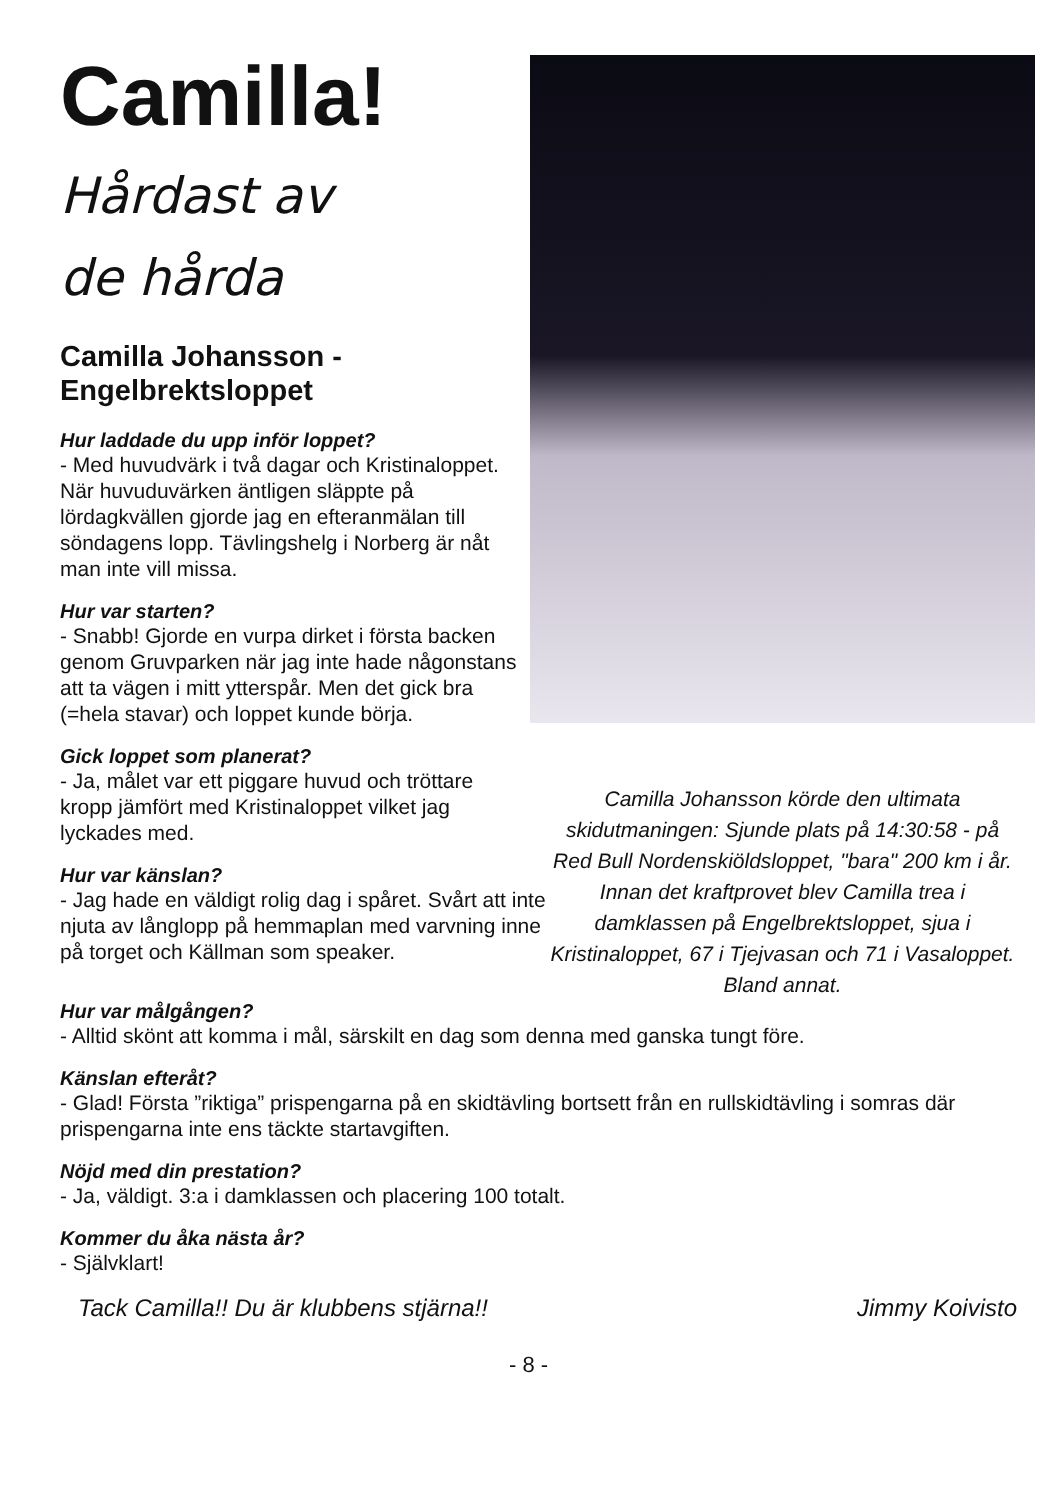Camilla!
Hårdast av
de hårda
Camilla Johansson -
Engelbrektsloppet
Hur laddade du upp inför loppet?
- Med huvudvärk i två dagar och Kristinaloppet. När huvuduvärken äntligen släppte på lördagkvällen gjorde jag en efteranmälan till söndagens lopp. Tävlingshelg i Norberg är nåt man inte vill missa.
Hur var starten?
- Snabb! Gjorde en vurpa dirket i första backen genom Gruvparken när jag inte hade någonstans att ta vägen i mitt ytterspår. Men det gick bra (=hela stavar) och loppet kunde börja.
Gick loppet som planerat?
- Ja, målet var ett piggare huvud och tröttare kropp jämfört med Kristinaloppet vilket jag lyckades med.
Hur var känslan?
- Jag hade en väldigt rolig dag i spåret. Svårt att inte njuta av långlopp på hemmaplan med varvning inne på torget och Källman som speaker.
Camilla Johansson körde den ultimata skidutmaningen: Sjunde plats på 14:30:58 - på Red Bull Nordenskiöldsloppet, "bara" 200 km i år.
Innan det kraftprovet blev Camilla trea i damklassen på Engelbrektsloppet, sjua i Kristinaloppet, 67 i Tjejvasan och 71 i Vasaloppet.
Bland annat.
Hur var målgången?
- Alltid skönt att komma i mål, särskilt en dag som denna med ganska tungt före.
Känslan efteråt?
- Glad! Första ”riktiga” prispengarna på en skidtävling bortsett från en rullskidtävling i somras där prispengarna inte ens täckte startavgiften.
Nöjd med din prestation?
- Ja, väldigt. 3:a i damklassen och placering 100 totalt.
Kommer du åka nästa år?
- Självklart!
Tack Camilla!! Du är klubbens stjärna!! Jimmy Koivisto
- 8 -